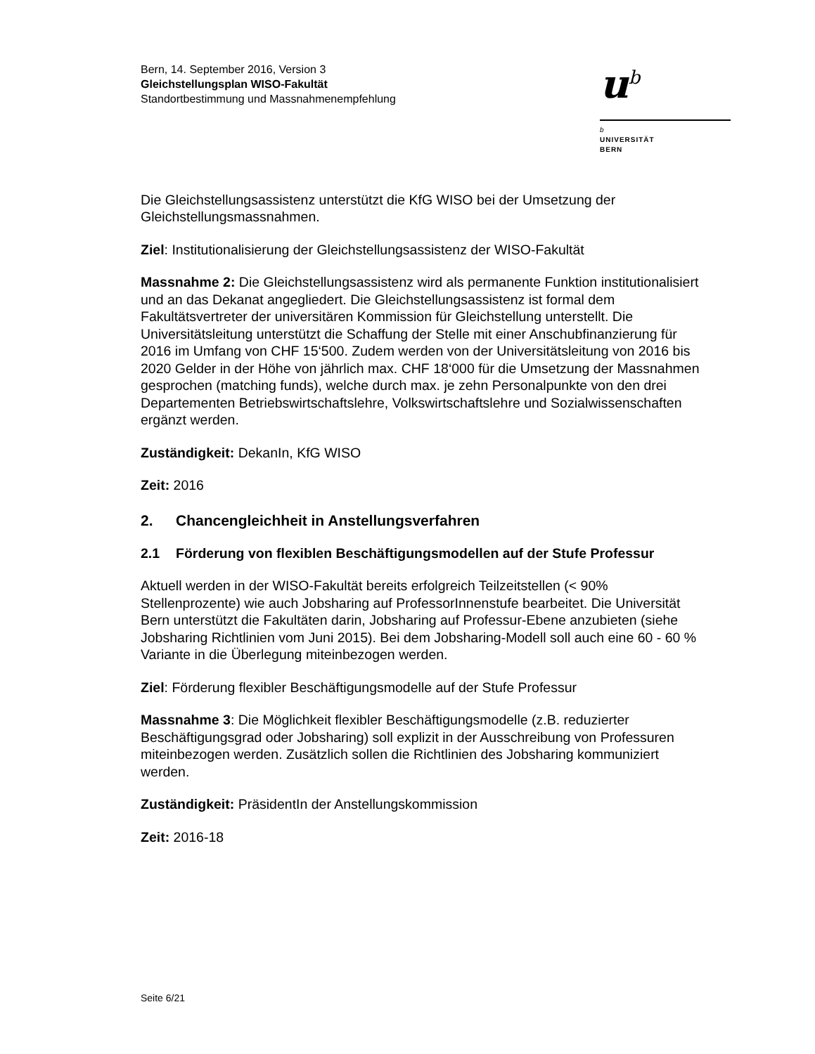Bern, 14. September 2016, Version 3
Gleichstellungsplan WISO-Fakultät
Standortbestimmung und Massnahmenempfehlung
u<sup>b</sup>
b
UNIVERSITÄT
BERN
Die Gleichstellungsassistenz unterstützt die KfG WISO bei der Umsetzung der Gleichstellungsmassnahmen.
Ziel: Institutionalisierung der Gleichstellungsassistenz der WISO-Fakultät
Massnahme 2: Die Gleichstellungsassistenz wird als permanente Funktion institutionalisiert und an das Dekanat angegliedert. Die Gleichstellungsassistenz ist formal dem Fakultätsvertreter der universitären Kommission für Gleichstellung unterstellt. Die Universitätsleitung unterstützt die Schaffung der Stelle mit einer Anschubfinanzierung für 2016 im Umfang von CHF 15‘500. Zudem werden von der Universitätsleitung von 2016 bis 2020 Gelder in der Höhe von jährlich max. CHF 18‘000 für die Umsetzung der Massnahmen gesprochen (matching funds), welche durch max. je zehn Personalpunkte von den drei Departementen Betriebswirtschaftslehre, Volkswirtschaftslehre und Sozialwissenschaften ergänzt werden.
Zuständigkeit: DekanIn, KfG WISO
Zeit: 2016
2. Chancengleichheit in Anstellungsverfahren
2.1 Förderung von flexiblen Beschäftigungsmodellen auf der Stufe Professur
Aktuell werden in der WISO-Fakultät bereits erfolgreich Teilzeitstellen (< 90% Stellenprozente) wie auch Jobsharing auf ProfessorInnenstufe bearbeitet. Die Universität Bern unterstützt die Fakultäten darin, Jobsharing auf Professur-Ebene anzubieten (siehe Jobsharing Richtlinien vom Juni 2015). Bei dem Jobsharing-Modell soll auch eine 60 - 60 % Variante in die Überlegung miteinbezogen werden.
Ziel: Förderung flexibler Beschäftigungsmodelle auf der Stufe Professur
Massnahme 3: Die Möglichkeit flexibler Beschäftigungsmodelle (z.B. reduzierter Beschäftigungsgrad oder Jobsharing) soll explizit in der Ausschreibung von Professuren miteinbezogen werden. Zusätzlich sollen die Richtlinien des Jobsharing kommuniziert werden.
Zuständigkeit: PräsidentIn der Anstellungskommission
Zeit: 2016-18
Seite 6/21